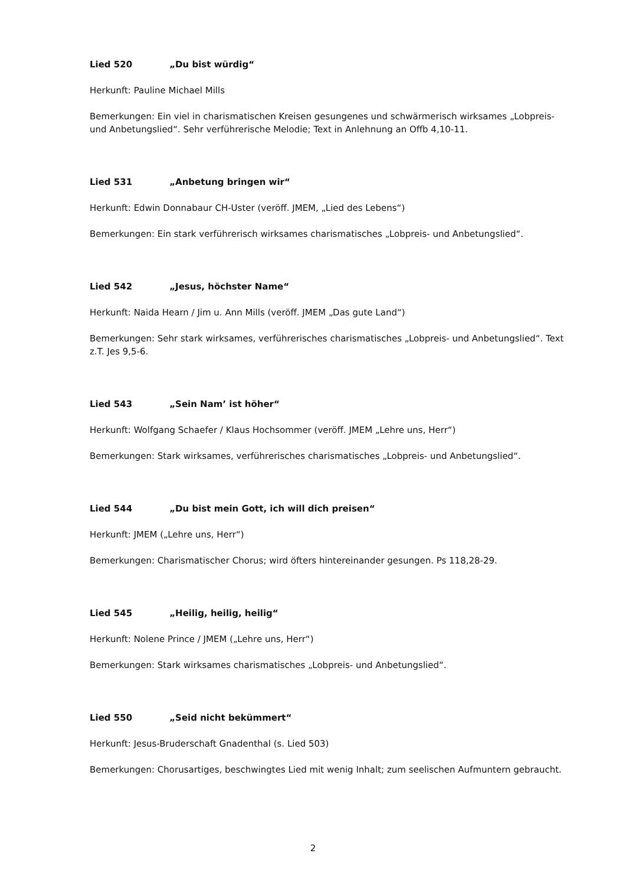Lied 520 „Du bist würdig“
Herkunft: Pauline Michael Mills
Bemerkungen: Ein viel in charismatischen Kreisen gesungenes und schwärmerisch wirksames „Lobpreis- und Anbetungslied“. Sehr verführerische Melodie; Text in Anlehnung an Offb 4,10-11.
Lied 531 „Anbetung bringen wir“
Herkunft: Edwin Donnabaur CH-Uster (veröff. JMEM, „Lied des Lebens“)
Bemerkungen: Ein stark verführerisch wirksames charismatisches „Lobpreis- und Anbetungslied“.
Lied 542 „Jesus, höchster Name“
Herkunft: Naida Hearn / Jim u. Ann Mills (veröff. JMEM „Das gute Land“)
Bemerkungen: Sehr stark wirksames, verführerisches charismatisches „Lobpreis- und Anbetungslied“. Text z.T. Jes 9,5-6.
Lied 543 „Sein Nam’ ist höher“
Herkunft: Wolfgang Schaefer / Klaus Hochsommer (veröff. JMEM „Lehre uns, Herr“)
Bemerkungen: Stark wirksames, verführerisches charismatisches „Lobpreis- und Anbetungslied“.
Lied 544 „Du bist mein Gott, ich will dich preisen“
Herkunft: JMEM („Lehre uns, Herr“)
Bemerkungen: Charismatischer Chorus; wird öfters hintereinander gesungen. Ps 118,28-29.
Lied 545 „Heilig, heilig, heilig“
Herkunft: Nolene Prince / JMEM („Lehre uns, Herr“)
Bemerkungen: Stark wirksames charismatisches „Lobpreis- und Anbetungslied“.
Lied 550 „Seid nicht bekümmert“
Herkunft: Jesus-Bruderschaft Gnadenthal (s. Lied 503)
Bemerkungen: Chorusartiges, beschwingtes Lied mit wenig Inhalt; zum seelischen Aufmuntern gebraucht.
2